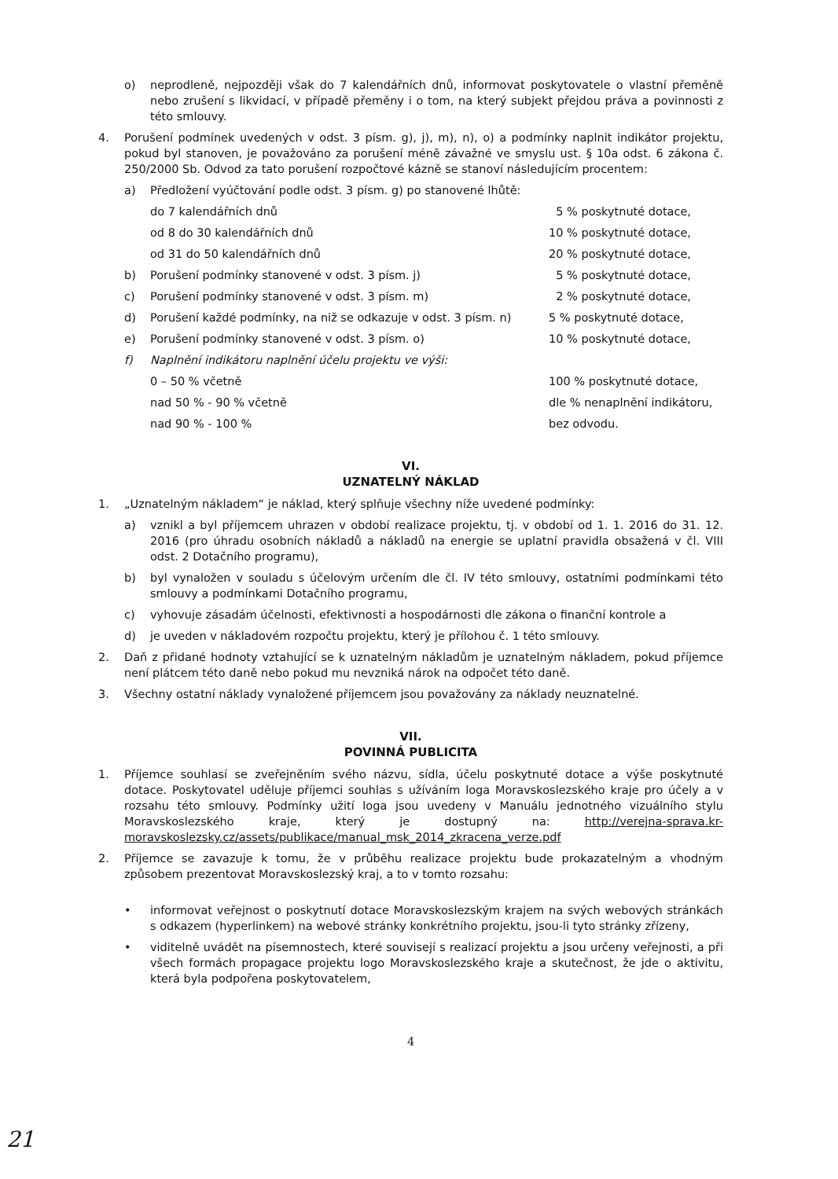o) neprodleně, nejpozději však do 7 kalendářních dnů, informovat poskytovatele o vlastní přeměně nebo zrušení s likvidací, v případě přeměny i o tom, na který subjekt přejdou práva a povinnosti z této smlouvy.
4. Porušení podmínek uvedených v odst. 3 písm. g), j), m), n), o) a podmínky naplnit indikátor projektu, pokud byl stanoven, je považováno za porušení méně závažné ve smyslu ust. § 10a odst. 6 zákona č. 250/2000 Sb. Odvod za tato porušení rozpočtové kázně se stanoví následujícím procentem:
a) Předložení vyúčtování podle odst. 3 písm. g) po stanovené lhůtě:
do 7 kalendářních dnů 5 % poskytnuté dotace,
od 8 do 30 kalendářních dnů 10 % poskytnuté dotace,
od 31 do 50 kalendářních dnů 20 % poskytnuté dotace,
b) Porušení podmínky stanovené v odst. 3 písm. j) 5 % poskytnuté dotace,
c) Porušení podmínky stanovené v odst. 3 písm. m) 2 % poskytnuté dotace,
d) Porušení každé podmínky, na niž se odkazuje v odst. 3 písm. n) 5 % poskytnuté dotace,
e) Porušení podmínky stanovené v odst. 3 písm. o) 10 % poskytnuté dotace,
f) Naplnění indikátoru naplnění účelu projektu ve výši:
0 – 50 % včetně 100 % poskytnuté dotace,
nad 50 % - 90 % včetně dle % nenaplnění indikátoru,
nad 90 % - 100 % bez odvodu.
VI.
UZNATELNÝ NÁKLAD
1. „Uznatelným nákladem“ je náklad, který splňuje všechny níže uvedené podmínky:
a) vznikl a byl příjemcem uhrazen v období realizace projektu, tj. v období od 1. 1. 2016 do 31. 12. 2016 (pro úhradu osobních nákladů a nákladů na energie se uplatní pravidla obsažená v čl. VIII odst. 2 Dotačního programu),
b) byl vynaložen v souladu s účelovým určením dle čl. IV této smlouvy, ostatními podmínkami této smlouvy a podmínkami Dotačního programu,
c) vyhovuje zásadám účelnosti, efektivnosti a hospodárnosti dle zákona o finanční kontrole a
d) je uveden v nákladovém rozpočtu projektu, který je přílohou č. 1 této smlouvy.
2. Daň z přidané hodnoty vztahující se k uznatelným nákladům je uznatelným nákladem, pokud příjemce není plátcem této daně nebo pokud mu nevzniká nárok na odpočet této daně.
3. Všechny ostatní náklady vynaložené příjemcem jsou považovány za náklady neuznatelné.
VII.
POVINNÁ PUBLICITA
1. Příjemce souhlasí se zveřejněním svého názvu, sídla, účelu poskytnuté dotace a výše poskytnuté dotace. Poskytovatel uděluje příjemci souhlas s užíváním loga Moravskoslezského kraje pro účely a v rozsahu této smlouvy. Podmínky užití loga jsou uvedeny v Manuálu jednotného vizuálního stylu Moravskoslezského kraje, který je dostupný na: http://verejna-sprava.kr-moravskoslezsky.cz/assets/publikace/manual_msk_2014_zkracena_verze.pdf
2. Příjemce se zavazuje k tomu, že v průběhu realizace projektu bude prokazatelným a vhodným způsobem prezentovat Moravskoslezský kraj, a to v tomto rozsahu:
• informovat veřejnost o poskytnutí dotace Moravskoslezským krajem na svých webových stránkách s odkazem (hyperlinkem) na webové stránky konkrétního projektu, jsou-li tyto stránky zřízeny,
• viditelně uvádět na písemnostech, které souvisejí s realizací projektu a jsou určeny veřejnosti, a při všech formách propagace projektu logo Moravskoslezského kraje a skutečnost, že jde o aktivitu, která byla podpořena poskytovatelem,
4
21